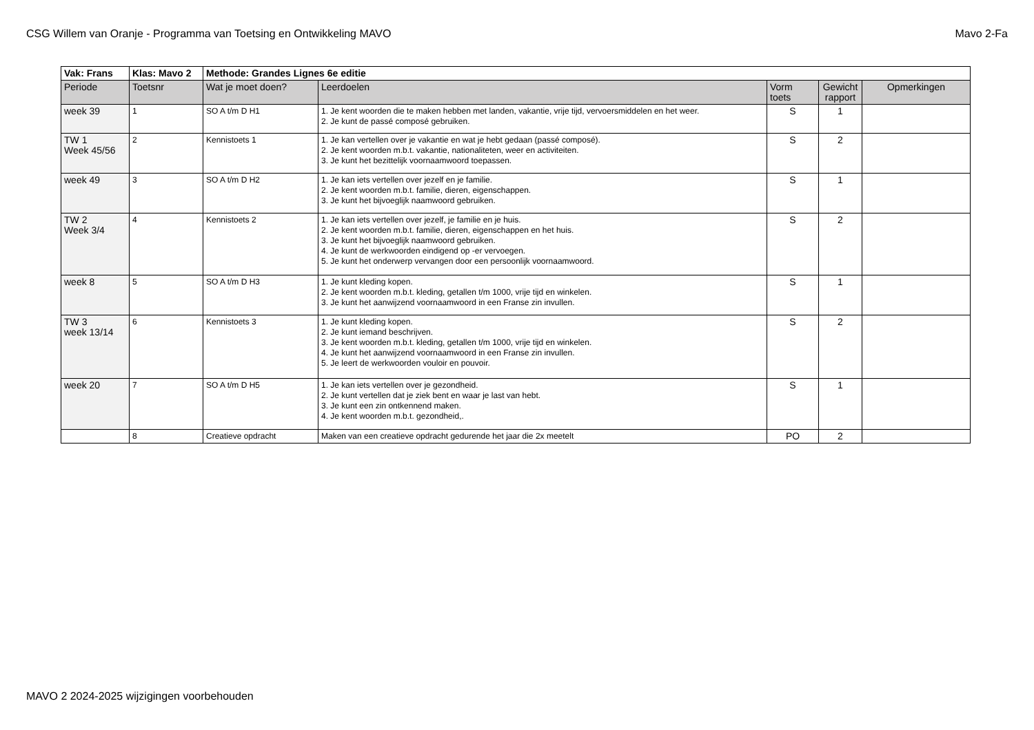CSG Willem van Oranje - Programma van Toetsing en Ontwikkeling MAVO Mavo 2-Fa
| Vak: Frans | Klas: Mavo 2 | Methode: Grandes Lignes 6e editie | | | | |
| --- | --- | --- | --- | --- | --- | --- |
| Periode | Toetsnr | Wat je moet doen? | Leerdoelen | Vorm toets | Gewicht rapport | Opmerkingen |
| week 39 | 1 | SO A t/m D H1 | 1. Je kent woorden die te maken hebben met landen, vakantie, vrije tijd, vervoersmiddelen en het weer. 2. Je kunt de passé composé gebruiken. | S | 1 | |
| TW 1 Week 45/56 | 2 | Kennistoets 1 | 1. Je kan vertellen over je vakantie en wat je hebt gedaan (passé composé). 2. Je kent woorden m.b.t. vakantie, nationaliteten, weer en activiteiten. 3. Je kunt het bezittelijk voornaamwoord toepassen. | S | 2 | |
| week 49 | 3 | SO A t/m D H2 | 1. Je kan iets vertellen over jezelf en je familie. 2. Je kent woorden m.b.t. familie, dieren, eigenschappen. 3. Je kunt het bijvoeglijk naamwoord gebruiken. | S | 1 | |
| TW 2 Week 3/4 | 4 | Kennistoets 2 | 1. Je kan iets vertellen over jezelf, je familie en je huis. 2. Je kent woorden m.b.t. familie, dieren, eigenschappen en het huis. 3. Je kunt het bijvoeglijk naamwoord gebruiken. 4. Je kunt de werkwoorden eindigend op -er vervoegen. 5. Je kunt het onderwerp vervangen door een persoonlijk voornaamwoord. | S | 2 | |
| week 8 | 5 | SO A t/m D H3 | 1. Je kunt kleding kopen. 2. Je kent woorden m.b.t. kleding, getallen t/m 1000, vrije tijd en winkelen. 3. Je kunt het aanwijzend voornaamwoord in een Franse zin invullen. | S | 1 | |
| TW 3 week 13/14 | 6 | Kennistoets 3 | 1. Je kunt kleding kopen. 2. Je kunt iemand beschrijven. 3. Je kent woorden m.b.t. kleding, getallen t/m 1000, vrije tijd en winkelen. 4. Je kunt het aanwijzend voornaamwoord in een Franse zin invullen. 5. Je leert de werkwoorden vouloir en pouvoir. | S | 2 | |
| week 20 | 7 | SO A t/m D H5 | 1. Je kan iets vertellen over je gezondheid. 2. Je kunt vertellen dat je ziek bent en waar je last van hebt. 3. Je kunt een zin ontkennend maken. 4. Je kent woorden m.b.t. gezondheid,. | S | 1 | |
| | 8 | Creatieve opdracht | Maken van een creatieve opdracht gedurende het jaar die 2x meetelt | PO | 2 | |
MAVO 2 2024-2025 wijzigingen voorbehouden